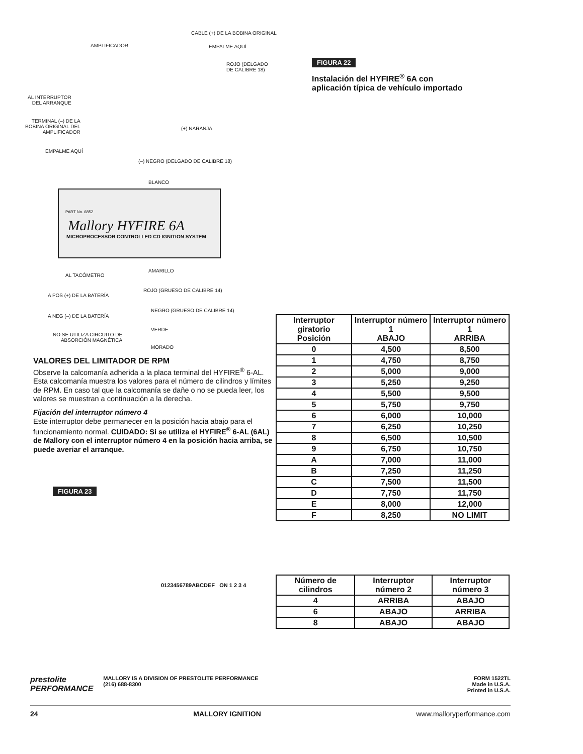AMPLIFICADOR
CABLE (+) DE LA BOBINA ORIGINAL
EMPALME AQUÍ
ROJO (DELGADO
DE CALIBRE 18)
AL INTERRUPTOR
DEL ARRANQUE
TERMINAL (–) DE LA
BOBINA ORIGINAL DEL
AMPLIFICADOR
(+) NARANJA
EMPALME AQUÍ
(–) NEGRO (DELGADO DE CALIBRE 18)
BLANCO
PART No. 6852
Mallory HYFIRE 6A
MICROPROCESSOR CONTROLLED CD IGNITION SYSTEM
AL TACÓMETRO
AMARILLO
A POS (+) DE LA BATERÍA
ROJO (GRUESO DE CALIBRE 14)
A NEG (–) DE LA BATERÍA
NEGRO (GRUESO DE CALIBRE 14)
NO SE UTILIZA CIRCUITO DE
ABSORCIÓN MAGNÉTICA
VERDE
MORADO
VALORES DEL LIMITADOR DE RPM
Observe la calcomanía adherida a la placa terminal del HYFIRE<sup>®</sup> 6-AL. Esta calcomanía muestra los valores para el número de cilindros y límites de RPM. En caso tal que la calcomanía se dañe o no se pueda leer, los valores se muestran a continuación a la derecha.
Fijación del interruptor número 4
Este interruptor debe permanecer en la posición hacia abajo para el funcionamiento normal. CUIDADO: Si se utiliza el HYFIRE<sup>®</sup> 6-AL (6AL) de Mallory con el interruptor número 4 en la posición hacia arriba, se puede averiar el arranque.
FIGURA 23
0123456789ABCDEF ON 1 2 3 4
FIGURA 22
Instalación del HYFIRE<sup>®</sup> 6A con aplicación típica de vehículo importado
| Interruptor giratorio Posición | Interruptor número 1 ABAJO | Interruptor número 1 ARRIBA |
| --- | --- | --- |
| 0 | 4,500 | 8,500 |
| 1 | 4,750 | 8,750 |
| 2 | 5,000 | 9,000 |
| 3 | 5,250 | 9,250 |
| 4 | 5,500 | 9,500 |
| 5 | 5,750 | 9,750 |
| 6 | 6,000 | 10,000 |
| 7 | 6,250 | 10,250 |
| 8 | 6,500 | 10,500 |
| 9 | 6,750 | 10,750 |
| A | 7,000 | 11,000 |
| B | 7,250 | 11,250 |
| C | 7,500 | 11,500 |
| D | 7,750 | 11,750 |
| E | 8,000 | 12,000 |
| F | 8,250 | NO LIMIT |
| Número de cilindros | Interruptor número 2 | Interruptor número 3 |
| --- | --- | --- |
| 4 | ARRIBA | ABAJO |
| 6 | ABAJO | ARRIBA |
| 8 | ABAJO | ABAJO |
prestolite
PERFORMANCE
MALLORY IS A DIVISION OF PRESTOLITE PERFORMANCE
(216) 688-8300
FORM 1522TL
Made in U.S.A.
Printed in U.S.A.
24 MALLORY IGNITION www.malloryperformance.com